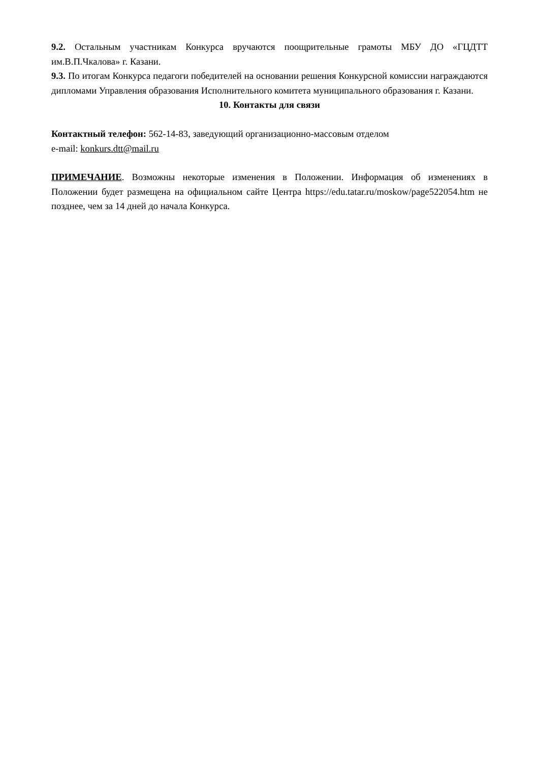9.2. Остальным участникам Конкурса вручаются поощрительные грамоты МБУ ДО «ГЦДТТ им.В.П.Чкалова» г. Казани.
9.3. По итогам Конкурса педагоги победителей на основании решения Конкурсной комиссии награждаются дипломами Управления образования Исполнительного комитета муниципального образования г. Казани.
10. Контакты для связи
Контактный телефон: 562-14-83, заведующий организационно-массовым отделом
e-mail: konkurs.dtt@mail.ru
ПРИМЕЧАНИЕ. Возможны некоторые изменения в Положении. Информация об изменениях в Положении будет размещена на официальном сайте Центра https://edu.tatar.ru/moskow/page522054.htm не позднее, чем за 14 дней до начала Конкурса.